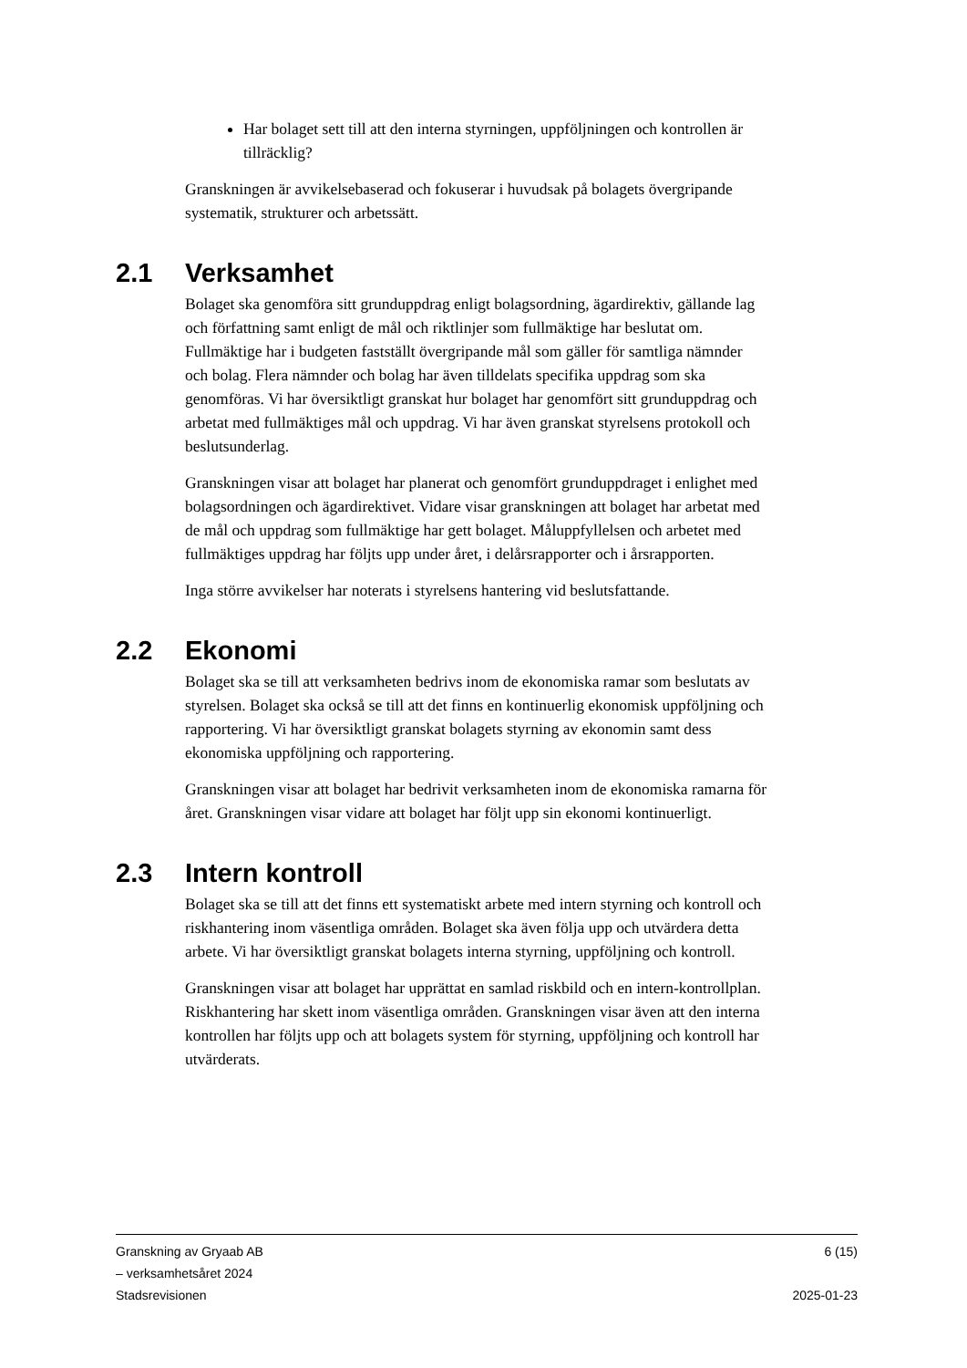Har bolaget sett till att den interna styrningen, uppföljningen och kontrollen är tillräcklig?
Granskningen är avvikelsebaserad och fokuserar i huvudsak på bolagets övergripande systematik, strukturer och arbetssätt.
2.1 Verksamhet
Bolaget ska genomföra sitt grunduppdrag enligt bolagsordning, ägardirektiv, gällande lag och författning samt enligt de mål och riktlinjer som fullmäktige har beslutat om. Fullmäktige har i budgeten fastställt övergripande mål som gäller för samtliga nämnder och bolag. Flera nämnder och bolag har även tilldelats specifika uppdrag som ska genomföras. Vi har översiktligt granskat hur bolaget har genomfört sitt grunduppdrag och arbetat med fullmäktiges mål och uppdrag. Vi har även granskat styrelsens protokoll och beslutsunderlag.
Granskningen visar att bolaget har planerat och genomfört grunduppdraget i enlighet med bolagsordningen och ägardirektivet. Vidare visar granskningen att bolaget har arbetat med de mål och uppdrag som fullmäktige har gett bolaget. Måluppfyllelsen och arbetet med fullmäktiges uppdrag har följts upp under året, i delårsrapporter och i årsrapporten.
Inga större avvikelser har noterats i styrelsens hantering vid beslutsfattande.
2.2 Ekonomi
Bolaget ska se till att verksamheten bedrivs inom de ekonomiska ramar som beslutats av styrelsen. Bolaget ska också se till att det finns en kontinuerlig ekonomisk uppföljning och rapportering. Vi har översiktligt granskat bolagets styrning av ekonomin samt dess ekonomiska uppföljning och rapportering.
Granskningen visar att bolaget har bedrivit verksamheten inom de ekonomiska ramarna för året. Granskningen visar vidare att bolaget har följt upp sin ekonomi kontinuerligt.
2.3 Intern kontroll
Bolaget ska se till att det finns ett systematiskt arbete med intern styrning och kontroll och riskhantering inom väsentliga områden. Bolaget ska även följa upp och utvärdera detta arbete. Vi har översiktligt granskat bolagets interna styrning, uppföljning och kontroll.
Granskningen visar att bolaget har upprättat en samlad riskbild och en intern-kontrollplan. Riskhantering har skett inom väsentliga områden. Granskningen visar även att den interna kontrollen har följts upp och att bolagets system för styrning, uppföljning och kontroll har utvärderats.
Granskning av Gryaab AB
– verksamhetsåret 2024
Stadsrevisionen
6 (15)
2025-01-23